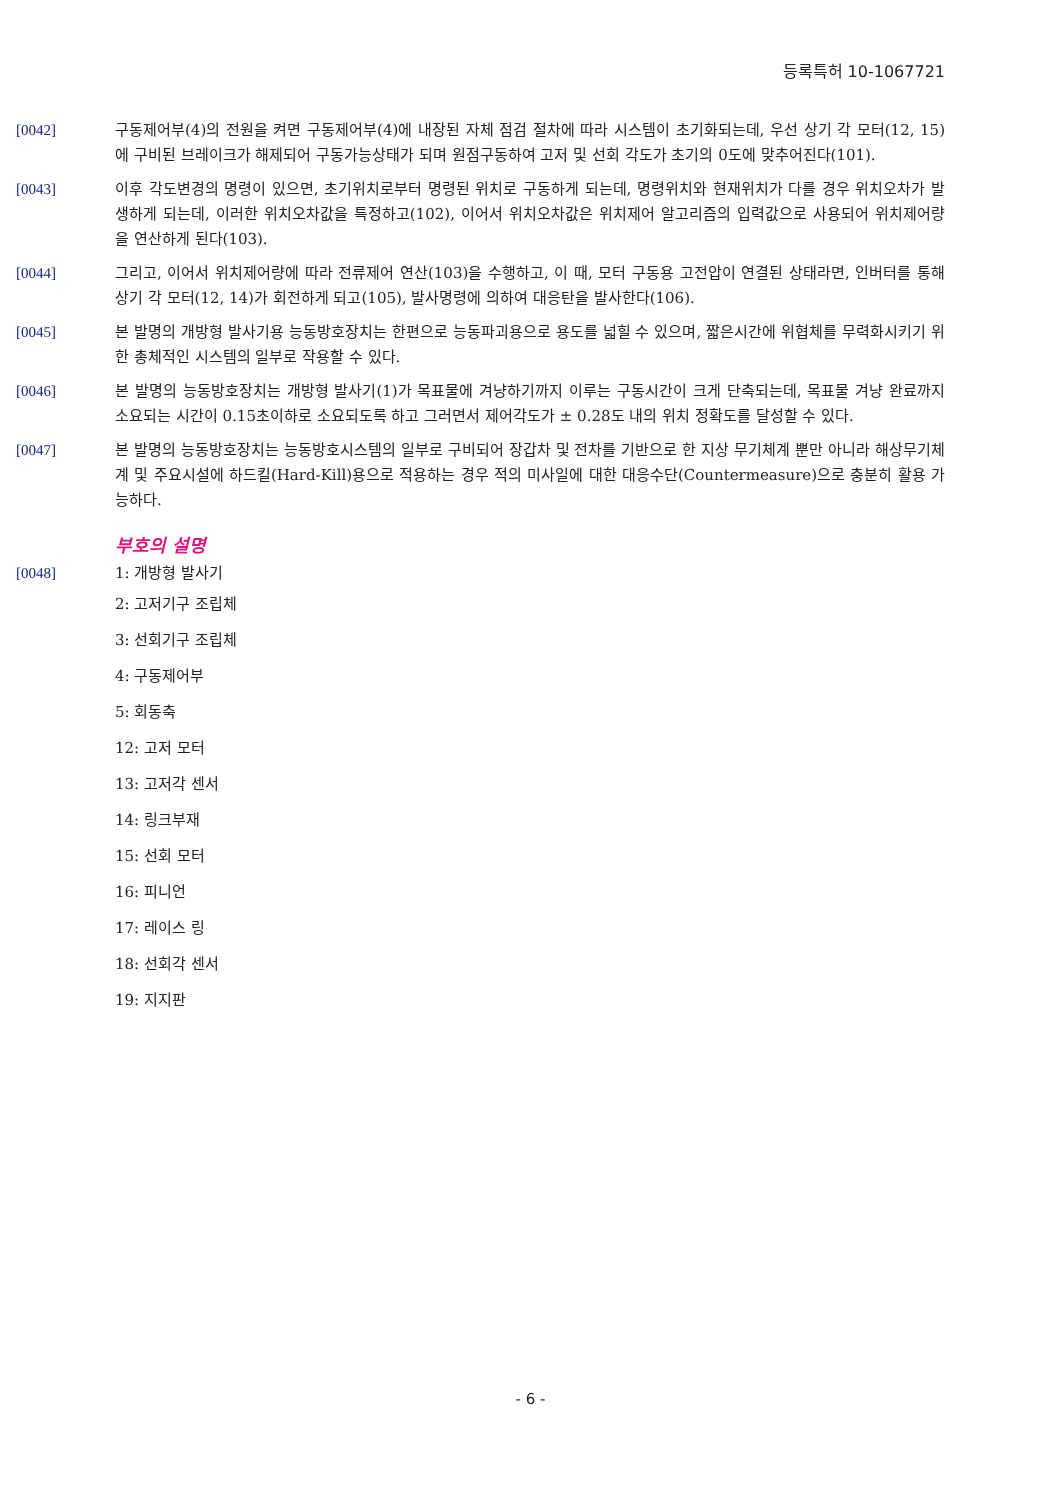등록특허 10-1067721
[0042] 구동제어부(4)의 전원을 켜면 구동제어부(4)에 내장된 자체 점검 절차에 따라 시스템이 초기화되는데, 우선 상기 각 모터(12, 15)에 구비된 브레이크가 해제되어 구동가능상태가 되며 원점구동하여 고저 및 선회 각도가 초기의 0도에 맞추어진다(101).
[0043] 이후 각도변경의 명령이 있으면, 초기위치로부터 명령된 위치로 구동하게 되는데, 명령위치와 현재위치가 다를 경우 위치오차가 발생하게 되는데, 이러한 위치오차값을 특정하고(102), 이어서 위치오차값은 위치제어 알고리즘의 입력값으로 사용되어 위치제어량을 연산하게 된다(103).
[0044] 그리고, 이어서 위치제어량에 따라 전류제어 연산(103)을 수행하고, 이 때, 모터 구동용 고전압이 연결된 상태라면, 인버터를 통해 상기 각 모터(12, 14)가 회전하게 되고(105), 발사명령에 의하여 대응탄을 발사한다(106).
[0045] 본 발명의 개방형 발사기용 능동방호장치는 한편으로 능동파괴용으로 용도를 넓힐 수 있으며, 짧은시간에 위협체를 무력화시키기 위한 총체적인 시스템의 일부로 작용할 수 있다.
[0046] 본 발명의 능동방호장치는 개방형 발사기(1)가 목표물에 겨냥하기까지 이루는 구동시간이 크게 단축되는데, 목표물 겨냥 완료까지 소요되는 시간이 0.15초이하로 소요되도록 하고 그러면서 제어각도가 ± 0.28도 내의 위치 정확도를 달성할 수 있다.
[0047] 본 발명의 능동방호장치는 능동방호시스템의 일부로 구비되어 장갑차 및 전차를 기반으로 한 지상 무기체계 뿐만 아니라 해상무기체계 및 주요시설에 하드킬(Hard-Kill)용으로 적용하는 경우 적의 미사일에 대한 대응수단(Countermeasure)으로 충분히 활용 가능하다.
부호의 설명
[0048] 1: 개방형 발사기
2: 고저기구 조립체
3: 선회기구 조립체
4: 구동제어부
5: 회동축
12: 고저 모터
13: 고저각 센서
14: 링크부재
15: 선회 모터
16: 피니언
17: 레이스 링
18: 선회각 센서
19: 지지판
- 6 -